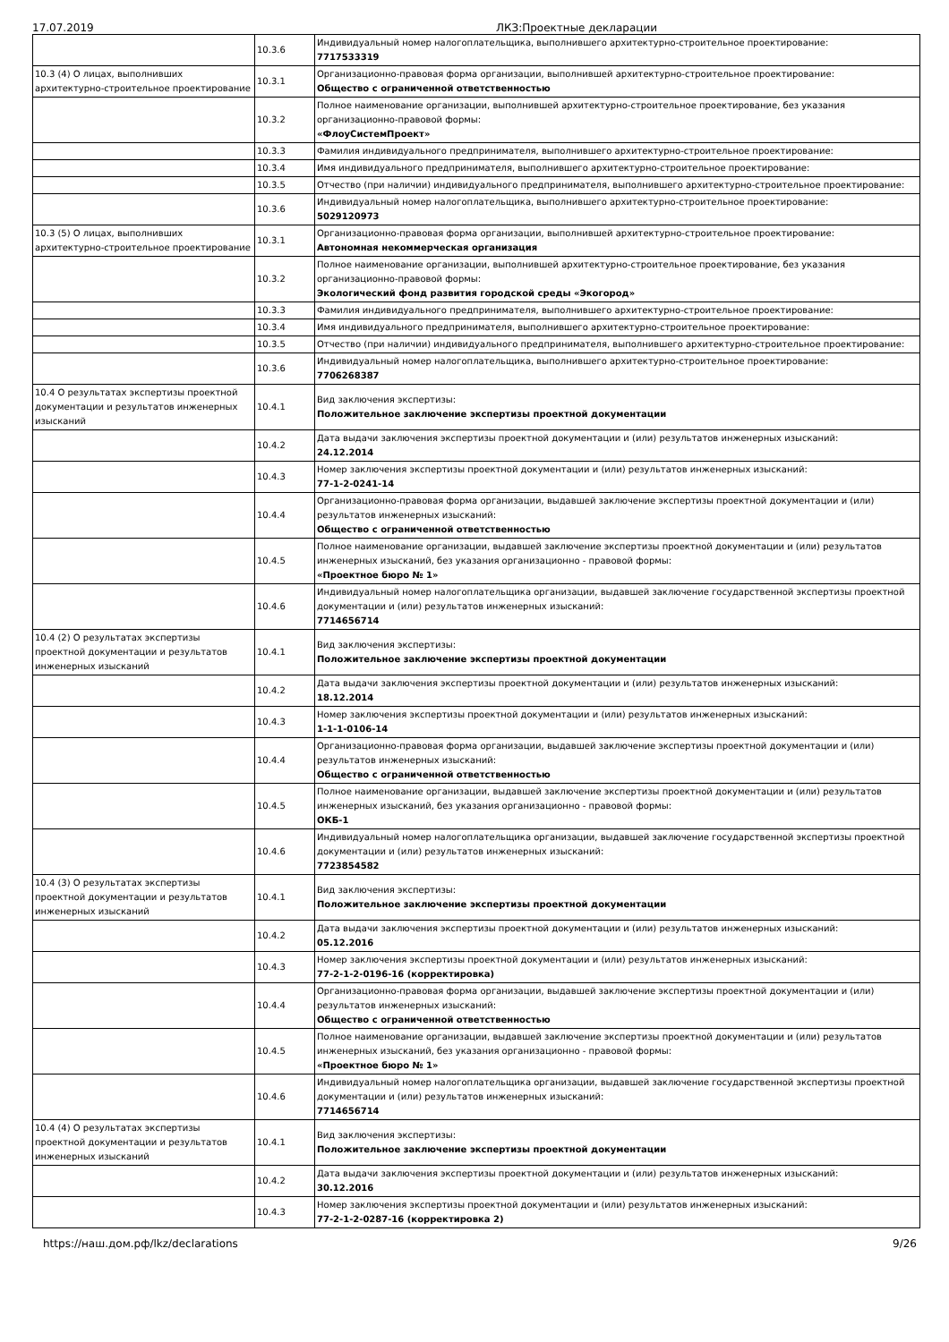17.07.2019 ЛКЗ:Проектные декларации
| | 10.3.6 | Индивидуальный номер налогоплательщика, выполнившего архитектурно-строительное проектирование: 7717533319 |
| 10.3 (4) О лицах, выполнивших архитектурно-строительное проектирование | 10.3.1 | Организационно-правовая форма организации, выполнившей архитектурно-строительное проектирование: Общество с ограниченной ответственностью |
| | 10.3.2 | Полное наименование организации, выполнившей архитектурно-строительное проектирование, без указания организационно-правовой формы: «ФлоуСистемПроект» |
| | 10.3.3 | Фамилия индивидуального предпринимателя, выполнившего архитектурно-строительное проектирование: |
| | 10.3.4 | Имя индивидуального предпринимателя, выполнившего архитектурно-строительное проектирование: |
| | 10.3.5 | Отчество (при наличии) индивидуального предпринимателя, выполнившего архитектурно-строительное проектирование: |
| | 10.3.6 | Индивидуальный номер налогоплательщика, выполнившего архитектурно-строительное проектирование: 5029120973 |
| 10.3 (5) О лицах, выполнивших архитектурно-строительное проектирование | 10.3.1 | Организационно-правовая форма организации, выполнившей архитектурно-строительное проектирование: Автономная некоммерческая организация |
| | 10.3.2 | Полное наименование организации, выполнившей архитектурно-строительное проектирование, без указания организационно-правовой формы: Экологический фонд развития городской среды «Экогород» |
| | 10.3.3 | Фамилия индивидуального предпринимателя, выполнившего архитектурно-строительное проектирование: |
| | 10.3.4 | Имя индивидуального предпринимателя, выполнившего архитектурно-строительное проектирование: |
| | 10.3.5 | Отчество (при наличии) индивидуального предпринимателя, выполнившего архитектурно-строительное проектирование: |
| | 10.3.6 | Индивидуальный номер налогоплательщика, выполнившего архитектурно-строительное проектирование: 7706268387 |
| 10.4 О результатах экспертизы проектной документации и результатов инженерных изысканий | 10.4.1 | Вид заключения экспертизы: Положительное заключение экспертизы проектной документации |
| | 10.4.2 | Дата выдачи заключения экспертизы проектной документации и (или) результатов инженерных изысканий: 24.12.2014 |
| | 10.4.3 | Номер заключения экспертизы проектной документации и (или) результатов инженерных изысканий: 77-1-2-0241-14 |
| | 10.4.4 | Организационно-правовая форма организации, выдавшей заключение экспертизы проектной документации и (или) результатов инженерных изысканий: Общество с ограниченной ответственностью |
| | 10.4.5 | Полное наименование организации, выдавшей заключение экспертизы проектной документации и (или) результатов инженерных изысканий, без указания организационно - правовой формы: «Проектное бюро № 1» |
| | 10.4.6 | Индивидуальный номер налогоплательщика организации, выдавшей заключение государственной экспертизы проектной документации и (или) результатов инженерных изысканий: 7714656714 |
| 10.4 (2) О результатах экспертизы проектной документации и результатов инженерных изысканий | 10.4.1 | Вид заключения экспертизы: Положительное заключение экспертизы проектной документации |
| | 10.4.2 | Дата выдачи заключения экспертизы проектной документации и (или) результатов инженерных изысканий: 18.12.2014 |
| | 10.4.3 | Номер заключения экспертизы проектной документации и (или) результатов инженерных изысканий: 1-1-1-0106-14 |
| | 10.4.4 | Организационно-правовая форма организации, выдавшей заключение экспертизы проектной документации и (или) результатов инженерных изысканий: Общество с ограниченной ответственностью |
| | 10.4.5 | Полное наименование организации, выдавшей заключение экспертизы проектной документации и (или) результатов инженерных изысканий, без указания организационно - правовой формы: ОКБ-1 |
| | 10.4.6 | Индивидуальный номер налогоплательщика организации, выдавшей заключение государственной экспертизы проектной документации и (или) результатов инженерных изысканий: 7723854582 |
| 10.4 (3) О результатах экспертизы проектной документации и результатов инженерных изысканий | 10.4.1 | Вид заключения экспертизы: Положительное заключение экспертизы проектной документации |
| | 10.4.2 | Дата выдачи заключения экспертизы проектной документации и (или) результатов инженерных изысканий: 05.12.2016 |
| | 10.4.3 | Номер заключения экспертизы проектной документации и (или) результатов инженерных изысканий: 77-2-1-2-0196-16 (корректировка) |
| | 10.4.4 | Организационно-правовая форма организации, выдавшей заключение экспертизы проектной документации и (или) результатов инженерных изысканий: Общество с ограниченной ответственностью |
| | 10.4.5 | Полное наименование организации, выдавшей заключение экспертизы проектной документации и (или) результатов инженерных изысканий, без указания организационно - правовой формы: «Проектное бюро № 1» |
| | 10.4.6 | Индивидуальный номер налогоплательщика организации, выдавшей заключение государственной экспертизы проектной документации и (или) результатов инженерных изысканий: 7714656714 |
| 10.4 (4) О результатах экспертизы проектной документации и результатов инженерных изысканий | 10.4.1 | Вид заключения экспертизы: Положительное заключение экспертизы проектной документации |
| | 10.4.2 | Дата выдачи заключения экспертизы проектной документации и (или) результатов инженерных изысканий: 30.12.2016 |
| | 10.4.3 | Номер заключения экспертизы проектной документации и (или) результатов инженерных изысканий: 77-2-1-2-0287-16 (корректировка 2) |
https://наш.дом.рф/lkz/declarations 9/26